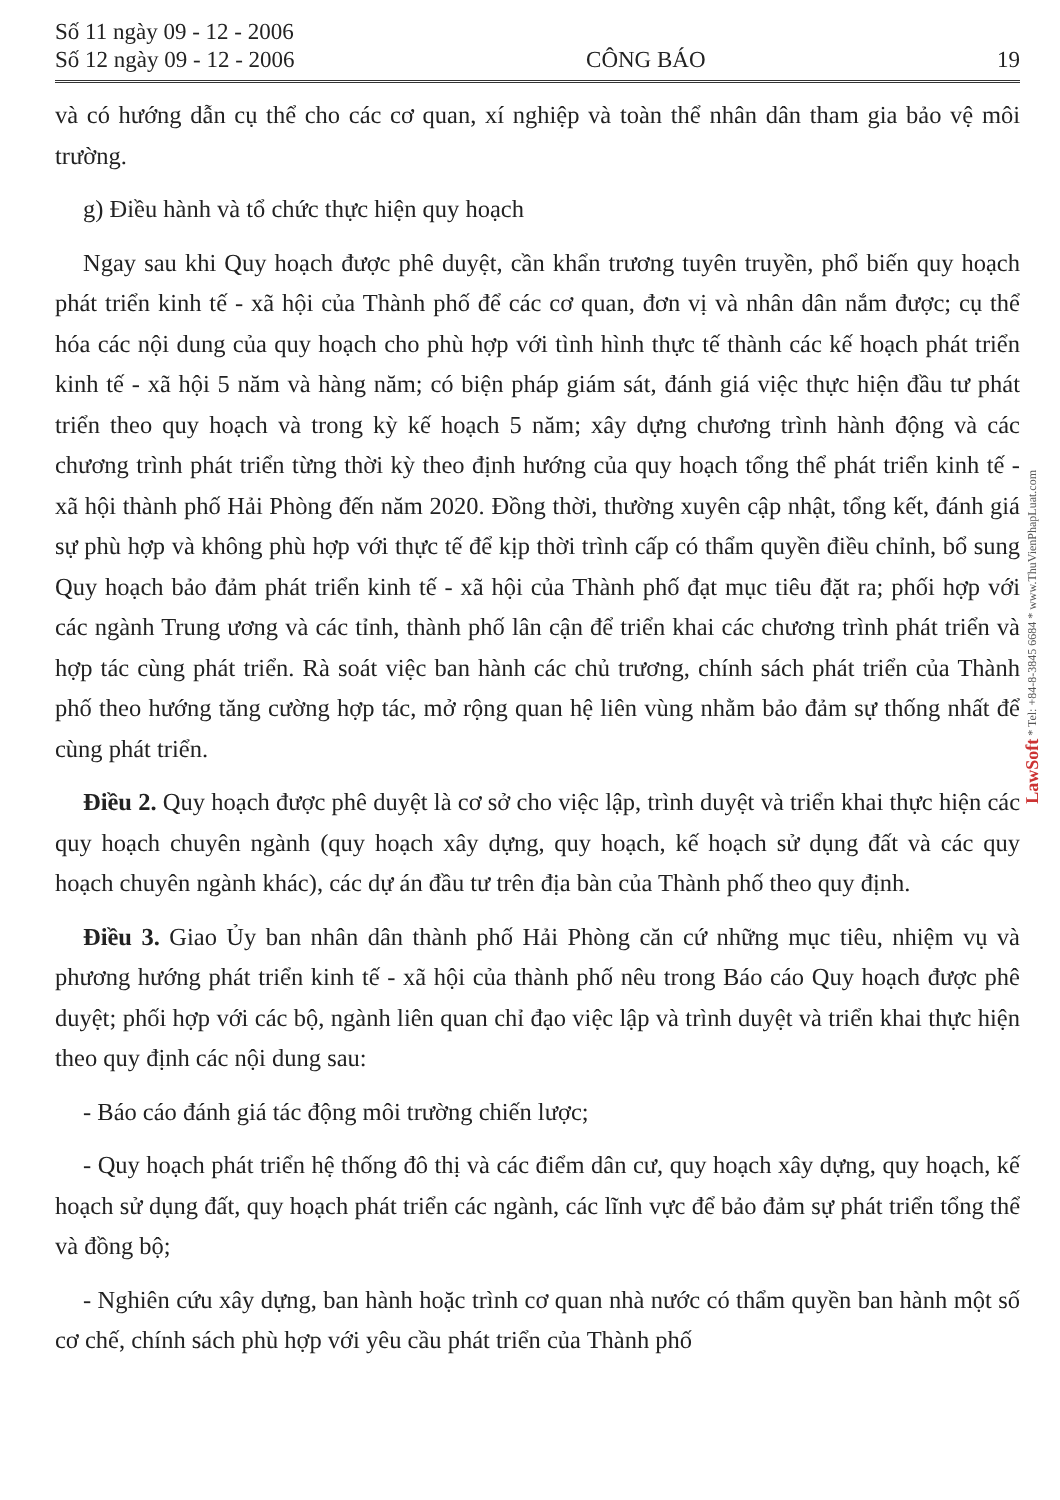Số 11 ngày 09 - 12 - 2006
Số 12 ngày 09 - 12 - 2006
CÔNG BÁO
19
và có hướng dẫn cụ thể cho các cơ quan, xí nghiệp và toàn thể nhân dân tham gia bảo vệ môi trường.
g) Điều hành và tổ chức thực hiện quy hoạch
Ngay sau khi Quy hoạch được phê duyệt, cần khẩn trương tuyên truyền, phổ biến quy hoạch phát triển kinh tế - xã hội của Thành phố để các cơ quan, đơn vị và nhân dân nắm được; cụ thể hóa các nội dung của quy hoạch cho phù hợp với tình hình thực tế thành các kế hoạch phát triển kinh tế - xã hội 5 năm và hàng năm; có biện pháp giám sát, đánh giá việc thực hiện đầu tư phát triển theo quy hoạch và trong kỳ kế hoạch 5 năm; xây dựng chương trình hành động và các chương trình phát triển từng thời kỳ theo định hướng của quy hoạch tổng thể phát triển kinh tế - xã hội thành phố Hải Phòng đến năm 2020. Đồng thời, thường xuyên cập nhật, tổng kết, đánh giá sự phù hợp và không phù hợp với thực tế để kịp thời trình cấp có thẩm quyền điều chỉnh, bổ sung Quy hoạch bảo đảm phát triển kinh tế - xã hội của Thành phố đạt mục tiêu đặt ra; phối hợp với các ngành Trung ương và các tỉnh, thành phố lân cận để triển khai các chương trình phát triển và hợp tác cùng phát triển. Rà soát việc ban hành các chủ trương, chính sách phát triển của Thành phố theo hướng tăng cường hợp tác, mở rộng quan hệ liên vùng nhằm bảo đảm sự thống nhất để cùng phát triển.
Điều 2. Quy hoạch được phê duyệt là cơ sở cho việc lập, trình duyệt và triển khai thực hiện các quy hoạch chuyên ngành (quy hoạch xây dựng, quy hoạch, kế hoạch sử dụng đất và các quy hoạch chuyên ngành khác), các dự án đầu tư trên địa bàn của Thành phố theo quy định.
Điều 3. Giao Ủy ban nhân dân thành phố Hải Phòng căn cứ những mục tiêu, nhiệm vụ và phương hướng phát triển kinh tế - xã hội của thành phố nêu trong Báo cáo Quy hoạch được phê duyệt; phối hợp với các bộ, ngành liên quan chỉ đạo việc lập và trình duyệt và triển khai thực hiện theo quy định các nội dung sau:
- Báo cáo đánh giá tác động môi trường chiến lược;
- Quy hoạch phát triển hệ thống đô thị và các điểm dân cư, quy hoạch xây dựng, quy hoạch, kế hoạch sử dụng đất, quy hoạch phát triển các ngành, các lĩnh vực để bảo đảm sự phát triển tổng thể và đồng bộ;
- Nghiên cứu xây dựng, ban hành hoặc trình cơ quan nhà nước có thẩm quyền ban hành một số cơ chế, chính sách phù hợp với yêu cầu phát triển của Thành phố
LawSoft * Tel: +84-8-3845 6684 * www.ThuVienPhapLuat.com